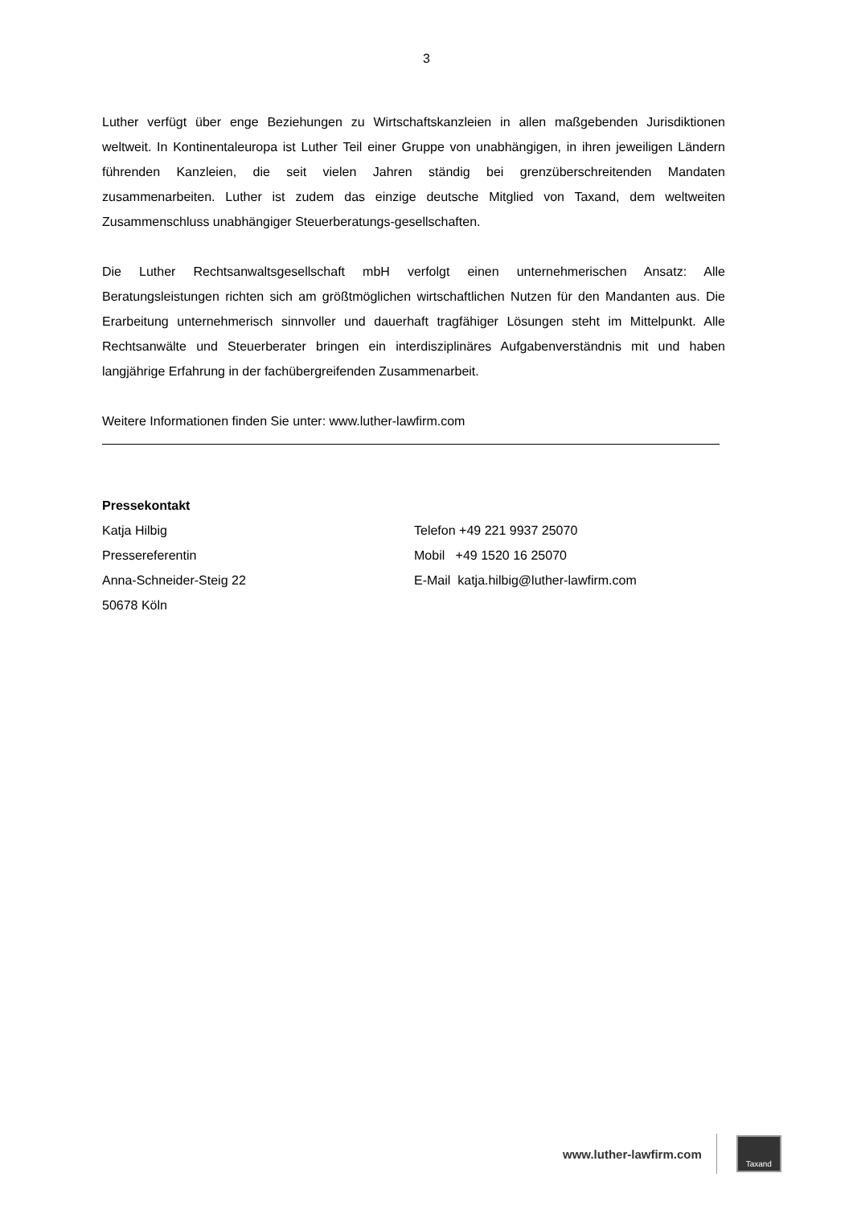3
Luther verfügt über enge Beziehungen zu Wirtschaftskanzleien in allen maßgebenden Jurisdiktionen weltweit. In Kontinentaleuropa ist Luther Teil einer Gruppe von unabhängigen, in ihren jeweiligen Ländern führenden Kanzleien, die seit vielen Jahren ständig bei grenzüberschreitenden Mandaten zusammenarbeiten. Luther ist zudem das einzige deutsche Mitglied von Taxand, dem weltweiten Zusammenschluss unabhängiger Steuerberatungs-gesellschaften.
Die Luther Rechtsanwaltsgesellschaft mbH verfolgt einen unternehmerischen Ansatz: Alle Beratungsleistungen richten sich am größtmöglichen wirtschaftlichen Nutzen für den Mandanten aus. Die Erarbeitung unternehmerisch sinnvoller und dauerhaft tragfähiger Lösungen steht im Mittelpunkt. Alle Rechtsanwälte und Steuerberater bringen ein interdisziplinäres Aufgabenverständnis mit und haben langjährige Erfahrung in der fachübergreifenden Zusammenarbeit.
Weitere Informationen finden Sie unter: www.luther-lawfirm.com
Pressekontakt
Katja Hilbig
Pressereferentin
Anna-Schneider-Steig 22
50678 Köln
Telefon +49 221 9937 25070
Mobil +49 1520 16 25070
E-Mail katja.hilbig@luther-lawfirm.com
www.luther-lawfirm.com
Taxand